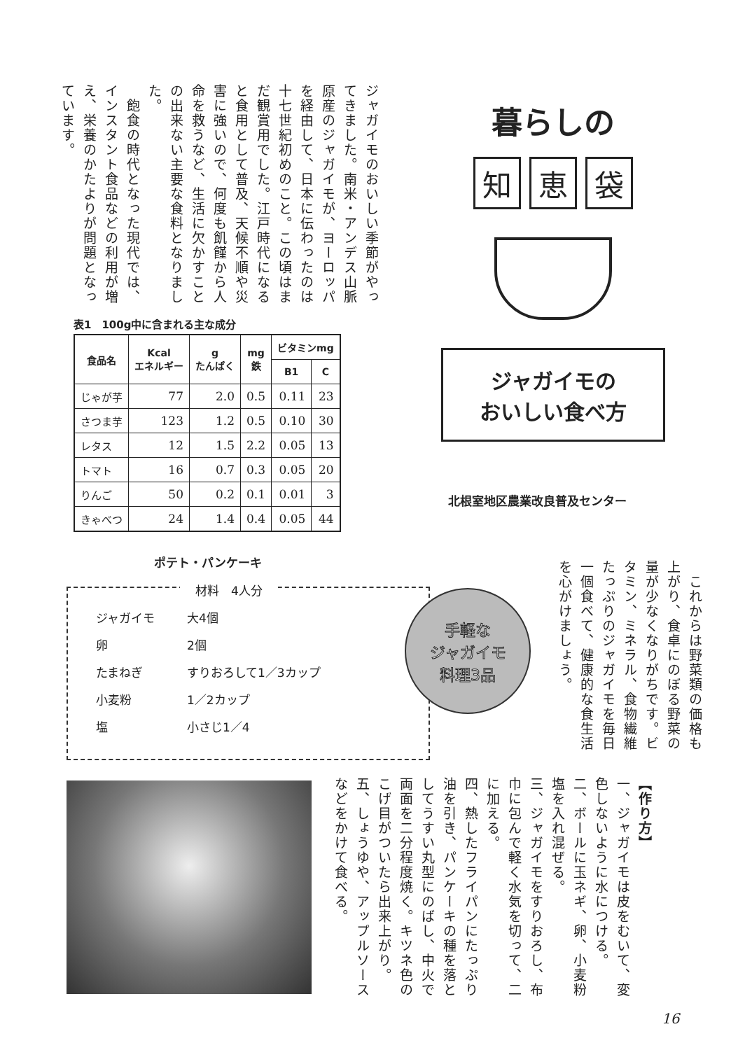ジャガイモのおいしい季節がやってきました。南米・アンデス山脈原産のジャガイモが、ヨーロッパを経由して、日本に伝わったのは十七世紀初めのこと。この頃はまだ観賞用でした。江戸時代になると食用として普及、天候不順や災害に強いので、何度も飢饉から人命を救うなど、生活に欠かすことの出来ない主要な食料となりました。
　飽食の時代となった現代では、インスタント食品などの利用が増え、栄養のかたよりが問題となっています。
暮らしの
知恵 袋
ジャガイモの
おいしい食べ方
北根室地区農業改良普及センター
表1　100g中に含まれる主な成分
| 食品名 | Kcal エネルギー | g たんぱく | mg 鉄 | ビタミンmg | |
| --- | --- | --- | --- | --- | --- |
| | | | | B1 | C |
| じゃが芋 | 77 | 2.0 | 0.5 | 0.11 | 23 |
| さつま芋 | 123 | 1.2 | 0.5 | 0.10 | 30 |
| レタス | 12 | 1.5 | 2.2 | 0.05 | 13 |
| トマト | 16 | 0.7 | 0.3 | 0.05 | 20 |
| りんご | 50 | 0.2 | 0.1 | 0.01 | 3 |
| きゃべつ | 24 | 1.4 | 0.4 | 0.05 | 44 |
　これからは野菜類の価格も上がり、食卓にのぼる野菜の量が少なくなりがちです。ビタミン、ミネラル、食物繊維たっぷりのジャガイモを毎日一個食べて、健康的な食生活を心がけましょう。
ポテト・パンケーキ
材料　4人分
ジャガイモ 大4個
卵 2個
たまねぎ すりおろして1／3カップ
小麦粉 1／2カップ
塩 小さじ1／4
手軽な
ジャガイモ
料理3品
【作り方】
一、ジャガイモは皮をむいて、変色しないように水につける。
二、ボールに玉ネギ、卵、小麦粉塩を入れ混ぜる。
三、ジャガイモをすりおろし、布巾に包んで軽く水気を切って、二に加える。
四、熱したフライパンにたっぷり油を引き、パンケーキの種を落としてうすい丸型にのばし、中火で両面を二分程度焼く。キツネ色のこげ目がついたら出来上がり。
五、しょうゆや、アップルソースなどをかけて食べる。
16